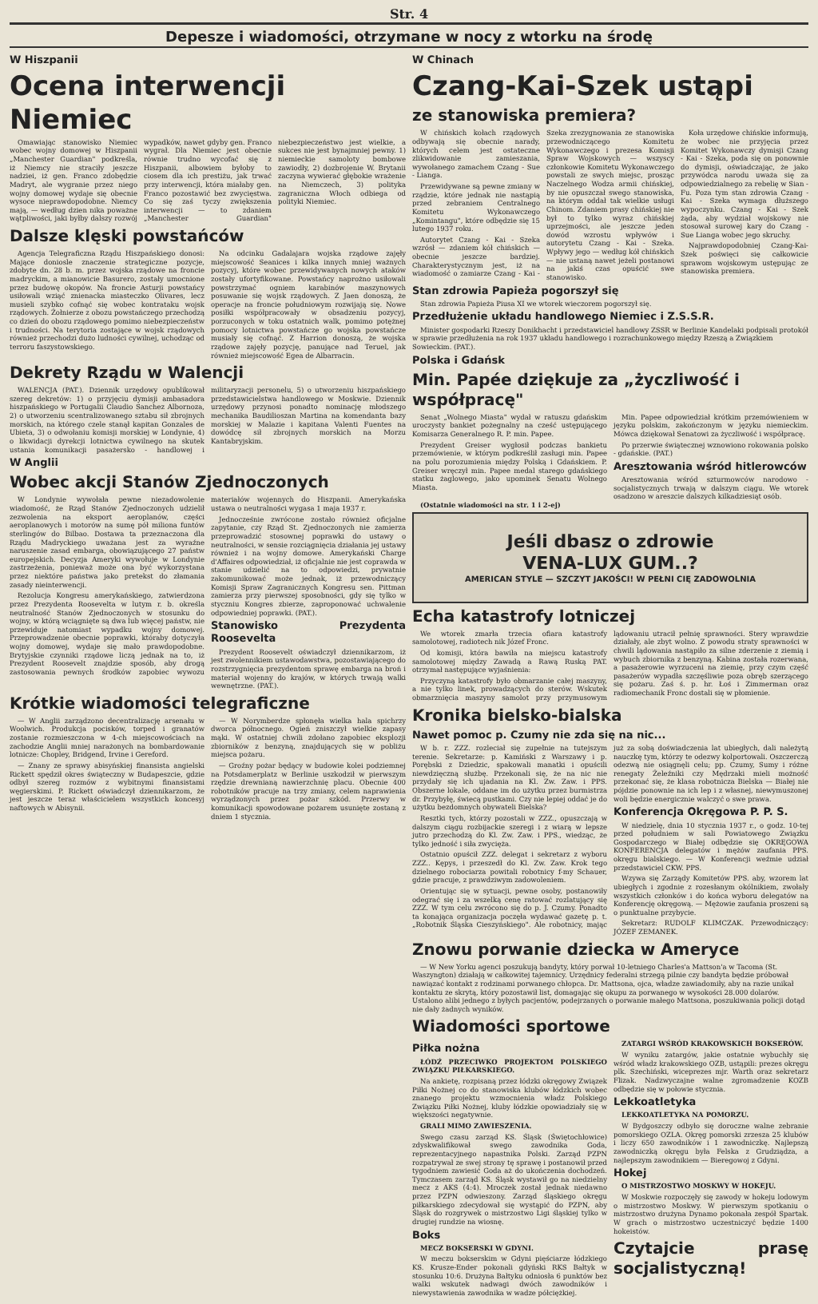Str. 4
Depesze i wiadomości, otrzymane w nocy z wtorku na środę
W Hiszpanii
Ocena interwencji Niemiec
Omawiając stanowisko Niemiec wobec wojny domowej w Hiszpanii „Manchester Guardian" podkreśla, iż Niemcy nie straciły jeszcze nadziei, iż gen. Franco zdobędzie Madryt, ale wygranie przez niego wojny domowej wydaje się obecnie wysoce nieprawdopodobne. Niemcy mają, — według dzien nika poważne wątpliwości, jaki byłby dalszy rozwój wypadków, nawet gdyby gen. Franco wygrał. Dla Niemiec jest obecnie równie trudno wycofać się z Hiszpanii, albowiem byłoby to ciosem dla ich prestiżu, jak trwać przy interwencji, która miałaby gen. Franco pozostawić bez zwycięstwa. Co się zaś tyczy zwiększenia interwencji — to zdaniem „Manchester Guardian" niebezpieczeństwo jest wielkie, a sukces nie jest bynajmniej pewny. 1) niemieckie samoloty bombowe zawiodły, 2) dozbrojenie W. Brytanii zaczyna wywierać głębokie wrażenie na Niemczech, 3) polityka zagraniczna Włoch odbiega od polityki Niemiec.
Dalsze klęski powstańców
Agencja Telegraficzna Rządu Hiszpańskiego donosi: Mające doniosle znaczenie strategiczne pozycje, zdobyte dn. 28 b. m. przez wojska rządowe na froncie madryckim, a mianowicie Basurero, zostały umocnione przez budowę okopów. Na froncie Asturji powstańcy usiłowali wziąć znienacka miasteczko Olivares, lecz musieli szybko cofnąć się wobec kontrataku wojsk rządowych. Żołnierze z obozu powstańczego przechodzą co dzień do obozu rządowego pomimo niebezpieczeństw i trudności. Na terytoria zostające w wojsk rządowych również przechodzi dużo ludności cywilnej, uchodząc od terroru faszystowskiego.
Na odcinku Gadalajara wojska rządowe zajęły miejscowość Seanices i kilka innych mniej ważnych pozycyj, które wobec przewidywanych nowych ataków zostały ufortyfikowane. Powstańcy naprożno usiłowali powstrzymać ogniem karabinów maszynowych posuwanie się wojsk rządowych. Z Jaen donoszą, że operacje na froncie południowym rozwijają się. Nowe posiłki współpracowały w obsadzeniu pozycyj, porzuconych w toku ostatnich walk, pomimo potężnej pomocy lotnictwa powstańcze go wojska powstańcze musiały się cofnąć. Z Harrion donoszą, że wojska rządowe zajęły pozycję, panujące nad Teruel, jak również miejscowość Egea de Albarracin.
Dekrety Rządu w Walencji
WALENCJA (PAT.). Dziennik urzędowy opublikował szereg dekretów: 1) o przyjęciu dymisji ambasadora hiszpańskiego w Portugalii Claudio Sanchez Albornoza, 2) o utworzeniu scentralizowanego sztabu sił zbrojnych morskich, na którego czele stanął kapitan Gonzales de Ubieta, 3) o odwołaniu komisji morskiej w Londynie, 4) o likwidacji dyrekcji lotnictwa cywilnego na skutek ustania komunikacji pasażersko - handlowej i militaryzacji personelu, 5) o utworzeniu hiszpańskiego przedstawicielstwa handlowego w Moskwie. Dziennik urzędowy przynosi ponadto nominację młodszego mechanika Baudilioszan Martina na komendanta bazy morskiej w Malazie i kapitana Valenti Fuentes na dowódcę sił zbrojnych morskich na Morzu Kantabryjskim.
W Anglii
Wobec akcji Stanów Zjednoczonych
W Londynie wywołała pewne niezadowolenie wiadomość, że Rząd Stanów Zjednoczonych udzielił zezwolenia na eksport aeroplanów, części aeroplanowych i motorów na sumę pół miliona funtów sterlingów do Bilbao. Dostawa ta przeznaczona dla Rządu Madryckiego uważana jest za wyraźne naruszenie zasad embarga, obowiązującego 27 państw europejskich. Decyzja Ameryki wywołuje w Londynie zastrzeżenia, ponieważ może ona być wykorzystana przez niektóre państwa jako pretekst do złamania zasady nieinterwencji.
Rezolucja Kongresu amerykańskiego, zatwierdzona przez Prezydenta Roosevelta w lutym r. b. określa neutralność Stanów Zjednoczonych w stosunku do wojny, w którą wciągnięte są dwa lub więcej państw, nie przewiduje natomiast wypadku wojny domowej. Przeprowadzenie obecnie poprawki, któraby dotyczyła wojny domowej, wydaje się mało prawdopodobne. Brytyjskie czynniki rządowe liczą jednak na to, iż Prezydent Roosevelt znajdzie sposób, aby drogą zastosowania pewnych środków zapobiec wywozu materiałów wojennych do Hiszpanii. Amerykańska ustawa o neutralności wygasa 1 maja 1937 r.
Jednocześnie zwrócone zostało również oficjalne zapytanie, czy Rząd St. Zjednoczonych nie zamierza przeprowadzić stosownej poprawki do ustawy o neutralności, w sensie rozciągnięcia działania jej ustawy również i na wojny domowe. Amerykański Charge d'Affaires odpowiedział, iż oficjalnie nie jest coprawda w stanie udzielić na to odpowiedzi, prywatnie zakomunikować może jednak, iż przewodniczący Komisji Spraw Zagranicznych Kongresu sen. Pittman zamierza przy pierwszej sposobności, gdy się tylko w styczniu Kongres zbierze, zaproponować uchwalenie odpowiedniej poprawki. (PAT.).
Stanowisko Prezydenta Roosevelta
Prezydent Roosevelt oświadczył dziennikarzom, iż jest zwolennikiem ustawodawstwa, pozostawiającego do rozstrzygnięcia prezydentom sprawę embarga na broń i materiał wojenny do krajów, w których trwają walki wewnętrzne. (PAT.).
Krótkie wiadomości telegraficzne
— W Anglii zarządzono decentralizację arsenału w Woolwich. Produkcja pocisków, torped i granatów zostanie rozmieszczona w 4-ch miejscowościach na zachodzie Anglii mniej narażonych na bombardowanie lotnicze: Chopley, Bridgend, Irvine i Gereford.
— Znany ze sprawy abisyńskiej finansista angielski Rickett spędził okres świąteczny w Budapeszcie, gdzie odbył szereg rozmów z wybitnymi finansistami węgierskimi. P. Rickett oświadczył dziennikarzom, że jest jeszcze teraz właścicielem wszystkich koncesyj naftowych w Abisynii.
— W Norymberdze spłonęła wielka hala spichrzy dworca północnego. Ogień zniszczył wielkie zapasy mąki. W ostatniej chwili zdołano zapobiec eksplozji zbiorników z benzyną, znajdujących się w pobliżu miejsca pożaru.
— Groźny pożar będący w budowie kolei podziemnej na Potsdamerplatz w Berlinie uszkodził w pierwszym rzędzie drewnianą nawierzchnię placu. Obecnie 400 robotników pracuje na trzy zmiany, celem naprawienia wyrządzonych przez pożar szkód. Przerwy w komunikacji spowodowane pożarem usunięte zostaną z dniem 1 stycznia.
W Chinach
Czang-Kai-Szek ustąpi
ze stanowiska premiera?
W chińskich kołach rządowych odbywają się obecnie narady, których celem jest ostateczne zlikwidowanie zamieszania, wywołanego zamachem Czang - Sue - Lianga.
Przewidywane są pewne zmiany w rządzie, które jednak nie nastąpią przed zebraniem Centralnego Komitetu Wykonawczego „Komintangu", które odbędzie się 15 lutego 1937 roku.
Autorytet Czang - Kai - Szeka wzrósł — zdaniem kół chińskich — obecnie jeszcze bardziej. Charakterystycznym jest, iż na wiadomość o zamiarze Czang - Kai - Szeka zrezygnowania ze stanowiska przewodniczącego Komitetu Wykonawczego i prezesa Komisji Spraw Wojskowych — wszyscy członkowie Komitetu Wykonawczego powstali ze swych miejsc, prosząc Naczelnego Wodza armii chińskiej, by nie opuszczał swego stanowiska, na którym oddał tak wielkie usługi Chinom. Zdaniem prasy chińskiej nie był to tylko wyraz chińskiej uprzejmości, ale jeszcze jeden dowód wzrostu wpływów i autorytetu Czang - Kai - Szeka. Wpływy jego — według kół chińskich — nie ustaną nawet jeżeli postanowi na jakiś czas opuścić swe stanowisko.
Koła urzędowe chińskie informują, że wobec nie przyjęcia przez Komitet Wykonawczy dymisji Czang - Kai - Szeka, poda się on ponownie do dymisji, oświadczając, że jako przywódca narodu uważa się za odpowiedzialnego za rebelię w Sian - Fu. Poza tym stan zdrowia Czang - Kai - Szeka wymaga dłuższego wypoczynku. Czang - Kai - Szek żąda, aby wydział wojskowy nie stosował surowej kary do Czang - Sue Lianga wobec jego skruchy.
Najprawdopodobniej Czang-Kai-Szek poświęci się całkowicie sprawom wojskowym ustępując ze stanowiska premiera.
Stan zdrowia Papieża pogorszył się
Stan zdrowia Papieża Piusa XI we wtorek wieczorem pogorszył się.
Przedłużenie układu handlowego Niemiec i Z.S.S.R.
Minister gospodarki Rzeszy Donikhacht i przedstawiciel handlowy ZSSR w Berlinie Kandelaki podpisali protokół w sprawie przedłużenia na rok 1937 układu handlowego i rozrachunkowego między Rzeszą a Związkiem Sowieckim. (PAT.).
Polska i Gdańsk
Min. Papée dziękuje za „życzliwość i współpracę"
Senat „Wolnego Miasta" wydał w ratuszu gdańskim uroczysty bankiet pożegnalny na cześć ustępującego Komisarza Generalnego R. P. min. Papee.
Prezydent Greiser wygłosił podczas bankietu przemówienie, w którym podkreślił zasługi min. Papee na polu porozumienia między Polską i Gdańskiem. P. Greiser wręczył min. Papee medal starego gdańskiego statku żaglowego, jako upominek Senatu Wolnego Miasta.
Min. Papee odpowiedział krótkim przemówieniem w języku polskim, zakończonym w języku niemieckim. Mówca dziękował Senatowi za życzliwość i współpracę.
Po przerwie świątecznej wznowiono rokowania polsko - gdańskie. (PAT.)
Aresztowania wśród hitlerowców
Aresztowania wśród szturmowców narodowo - socjalistycznych trwają w dalszym ciągu. We wtorek osadzono w areszcie dalszych kilkadziesiąt osób.
(Ostatnie wiadomości na str. 1 i 2-ej)
Jeśli dbasz o zdrowie
VENA-LUX GUM..?
AMERICAN STYLE — SZCZYT JAKOŚCI! W PEŁNI CIĘ ZADOWOLNIA
Echa katastrofy lotniczej
We wtorek zmarła trzecia ofiara katastrofy samolotowej, radiotech nik Józef Fronc.
Od komisji, która bawiła na miejscu katastrofy samolotowej między Zawadą a Rawą Ruską PAT. otrzymał następujące wyjaśnienia:
Przyczyną katastrofy było obmarzanie całej maszyny, a nie tylko linek, prowadzących do sterów. Wskutek obmarznięcia maszyny samolot przy przymusowym lądowaniu utracił pełnię sprawności. Stery wprawdzie działały, ale zbyt wolno. Z powodu straty sprawności w chwili lądowania nastąpiło za silne zderzenie z ziemią i wybuch zbiornika z benzyną. Kabina została rozerwana, a pasażerowie wyrzuceni na ziemię, przy czym część pasażerów wypadła szczęśliwie poza obręb szerzącego się pożaru. Zaś ś. p. hr. Łoś i Zimmerman oraz radiomechanik Fronc dostali się w płomienie.
Kronika bielsko-bialska
Nawet pomoc p. Czumy nie zda się na nic...
W b. r. ZZZ. rozleciał się zupełnie na tutejszym terenie. Sekretarze: p. Kamiński z Warszawy i p. Porębski z Dziedzic, spakowali manatki i opuścili niewdzięczną służbę. Przekonali się, że na nic nie przydały się ich ujadania na Kl. Zw. Zaw. i PPS. Obszerne lokale, oddane im do użytku przez burmistrza dr. Przybyłę, świecą pustkami. Czy nie lepiej oddać je do użytku bezdomnych obywateli Bielska?
Resztki tych, którzy pozostali w ZZZ., opuszczają w dalszym ciągu rozbijackie szeregi i z wiarą w lepsze jutro przechodzą do Kl. Zw. Zaw. i PPS., wiedząc, że tylko jedność i siła zwycięża.
Ostatnio opuścił ZZZ. delegat i sekretarz z wyboru ZZZ.. Kępys, i przeszedł do Kl. Zw. Zaw. Krok tego dzielnego robociarza powitali robotnicy f-my Schauer, gdzie pracuje, z prawdziwym zadowoleniem.
Orientując się w sytuacji, pewne osoby, postanowiły odegrać się i za wszelką cenę ratować rozlatujący się ZZZ. W tym celu zwrócono się do p. J. Czumy. Ponadto ta konająca organizacja poczęła wydawać gazetę p. t. „Robotnik Śląska Cieszyńskiego". Ale robotnicy, mając już za sobą doświadczenia lat ubiegłych, dali należytą nauczkę tym, którzy te odezwy kolportowali. Oszczerczą odezwą nie osiągnęli celu; pp. Czumy, Sumy i różne renegaty Żeleźniki czy Mędrzaki mieli możność przekonać się, że klasa robotnicza Bielska — Białej nie pójdzie ponownie na ich lep i z własnej, niewymuszonej woli będzie energicznie walczyć o swe prawa.
Konferencja Okręgowa P. P. S.
W niedzielę, dnia 10 stycznia 1937 r., o godz. 10-tej przed południem w sali Powiatowego Związku Gospodarczego w Białej odbędzie się OKRĘGOWA KONFERENCJA delegatów i mężów zaufania PPS. okręgu bialskiego. — W Konferencji weźmie udział przedstawiciel CKW. PPS.
Wzywa się Zarządy Komitetów PPS. aby, wzorem lat ubiegłych i zgodnie z rozesłanym okólnikiem, zwołały wszystkich członków i do końca wyboru delegatów na Konferencję okręgową. — Mężowie zaufania proszeni są o punktualne przybycie.
Sekretarz: RUDOLF KLIMCZAK. Przewodniczący: JÓZEF ZEMANEK.
Znowu porwanie dziecka w Ameryce
— W New Yorku agenci poszukują bandyty, który porwał 10-letniego Charles'a Mattson'a w Tacoma (St. Waszyngton) działają w całkowitej tajemnicy. Urzędnicy federalni strzegą pilnie czy bandyta będzie próbował nawiązać kontakt z rodzinami porwanego chłopca. Dr. Mattsona, ojca, władze zawiadomiły, aby na razie unikał kontaktu ze skrytą, który pozostawił list, domagając się okupu za porwanego w wysokości 28.000 dolarów. Ustalono alibi jednego z byłych pacjentów, podejrzanych o porwanie małego Mattsona, poszukiwania policji dotąd nie dały żadnych wyników.
Wiadomości sportowe
Piłka nożna
ŁÓDŹ PRZECIWKO PROJEKTOM POLSKIEGO ZWIĄZKU PIŁKARSKIEGO.
Na ankietę, rozpisaną przez łódzki okręgowy Związek Piłki Nożnej co do stanowiska klubów łódzkich wobec znanego projektu wzmocnienia władz Polskiego Związku Piłki Nożnej, kluby łódzkie opowiadziały się w większości negatywnie.
GRALI MIMO ZAWIESZENIA.
Swego czasu zarząd KS. Śląsk (Świętochłowice) zdyskwalifikował swego zawodnika Goda, reprezentacyjnego napastnika Polski. Zarząd PZPN rozpatrywał ze swej strony tę sprawę i postanowił przed tygodniem zawiesić Goda aż do ukończenia dochodzeń. Tymczasem zarząd KS. Śląsk wystawił go na niedzielny mecz z AKS (4:4). Mroczek został jednak niedawno przez PZPN odwieszony. Zarząd śląskiego okręgu piłkarskiego zdecydował się wystąpić do PZPN, aby Śląsk do rozgrywek o mistrzostwo Ligi śląskiej tylko w drugiej rundzie na wiosnę.
Boks
MECZ BOKSERSKI W GDYNI.
W meczu bokserskim w Gdyni pięściarze łódzkiego KS. Krusze-Ender pokonali gdyński RKS Bałtyk w stosunku 10:6. Drużyna Bałtyku odniosła 6 punktów bez walki wskutek nadwagi dwóch zawodników i niewystawienia zawodnika w wadze półciężkiej.
ZATARGI WŚRÓD KRAKOWSKICH BOKSERÓW.
W wyniku zatargów, jakie ostatnie wybuchły się wśród władz krakowskiego OZB, ustąpili: prezes okręgu plk. Szechiński, wiceprezes mjr. Warth oraz sekretarz Flizak. Nadzwyczajne walne zgromadzenie KOZB odbędzie się w połowie stycznia.
Lekkoatletyka
LEKKOATLETYKA NA POMORZU.
W Bydgoszczy odbyło się doroczne walne zebranie pomorskiego OZLA. Okręg pomorski zrzesza 25 klubów i liczy 650 zawodników i 1 zawodniczkę. Najlepszą zawodniczką okręgu była Felska z Grudziądza, a najlepszym zawodnikiem — Bieregowoj z Gdyni.
Hokej
O MISTRZOSTWO MOSKWY W HOKEJU.
W Moskwie rozpoczęły się zawody w hokeju lodowym o mistrzostwo Moskwy. W pierwszym spotkaniu o mistrzostwo drużyna Dynamo pokonała zespół Spartak. W grach o mistrzostwo uczestniczyć będzie 1400 hokeistów.
Czytajcie prasę socjalistyczną!